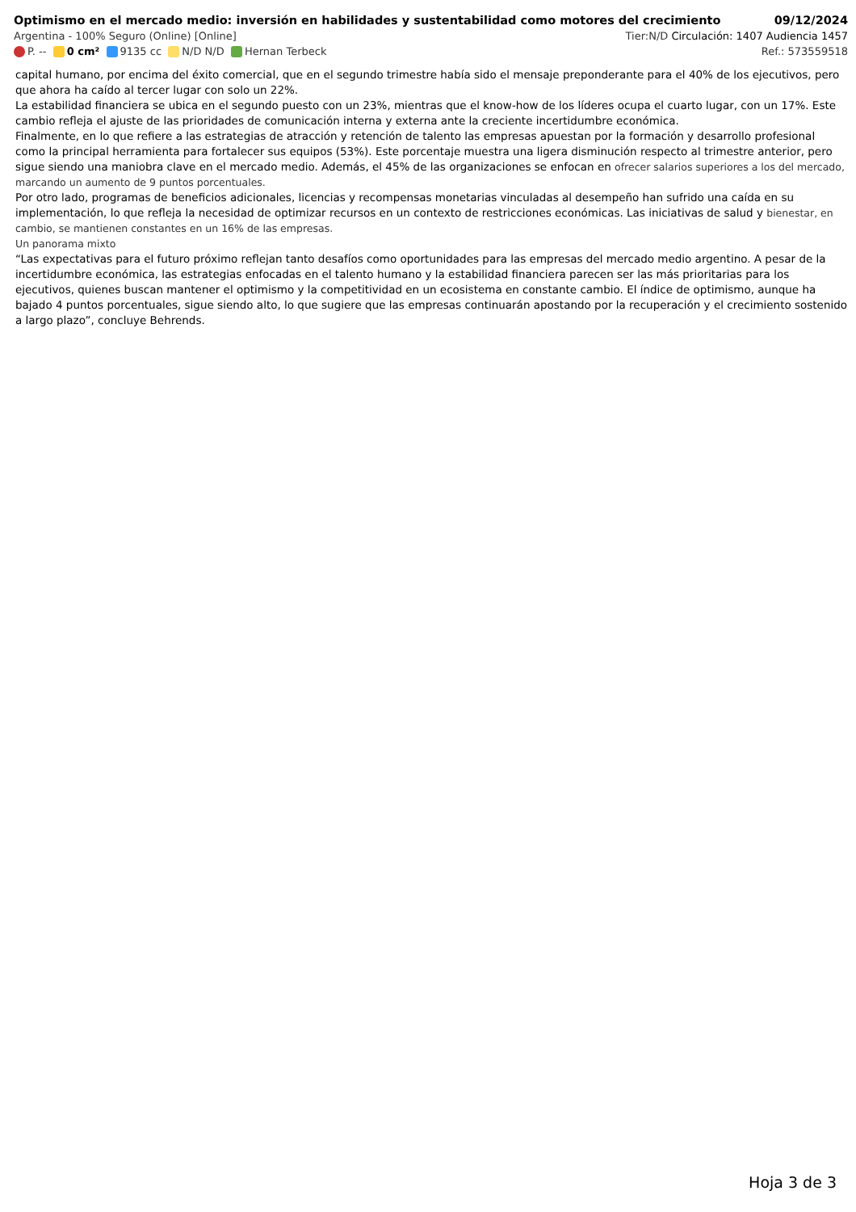Optimismo en el mercado medio: inversión en habilidades y sustentabilidad como motores del crecimiento 09/12/2024
Argentina - 100% Seguro (Online) [Online] Tier:N/D Circulación: 1407 Audiencia 1457
P. -- 0 cm² 9135 cc N/D N/D Hernan Terbeck Ref.: 573559518
capital humano, por encima del éxito comercial, que en el segundo trimestre había sido el mensaje preponderante para el 40% de los ejecutivos, pero que ahora ha caído al tercer lugar con solo un 22%.
La estabilidad financiera se ubica en el segundo puesto con un 23%, mientras que el know-how de los líderes ocupa el cuarto lugar, con un 17%. Este cambio refleja el ajuste de las prioridades de comunicación interna y externa ante la creciente incertidumbre económica.
Finalmente, en lo que refiere a las estrategias de atracción y retención de talento las empresas apuestan por la formación y desarrollo profesional como la principal herramienta para fortalecer sus equipos (53%). Este porcentaje muestra una ligera disminución respecto al trimestre anterior, pero sigue siendo una maniobra clave en el mercado medio. Además, el 45% de las organizaciones se enfocan en ofrecer salarios superiores a los del mercado, marcando un aumento de 9 puntos porcentuales.
Por otro lado, programas de beneficios adicionales, licencias y recompensas monetarias vinculadas al desempeño han sufrido una caída en su implementación, lo que refleja la necesidad de optimizar recursos en un contexto de restricciones económicas. Las iniciativas de salud y bienestar, en cambio, se mantienen constantes en un 16% de las empresas.
Un panorama mixto
“Las expectativas para el futuro próximo reflejan tanto desafíos como oportunidades para las empresas del mercado medio argentino. A pesar de la incertidumbre económica, las estrategias enfocadas en el talento humano y la estabilidad financiera parecen ser las más prioritarias para los ejecutivos, quienes buscan mantener el optimismo y la competitividad en un ecosistema en constante cambio. El índice de optimismo, aunque ha bajado 4 puntos porcentuales, sigue siendo alto, lo que sugiere que las empresas continuarán apostando por la recuperación y el crecimiento sostenido a largo plazo”, concluye Behrends.
Hoja 3 de 3